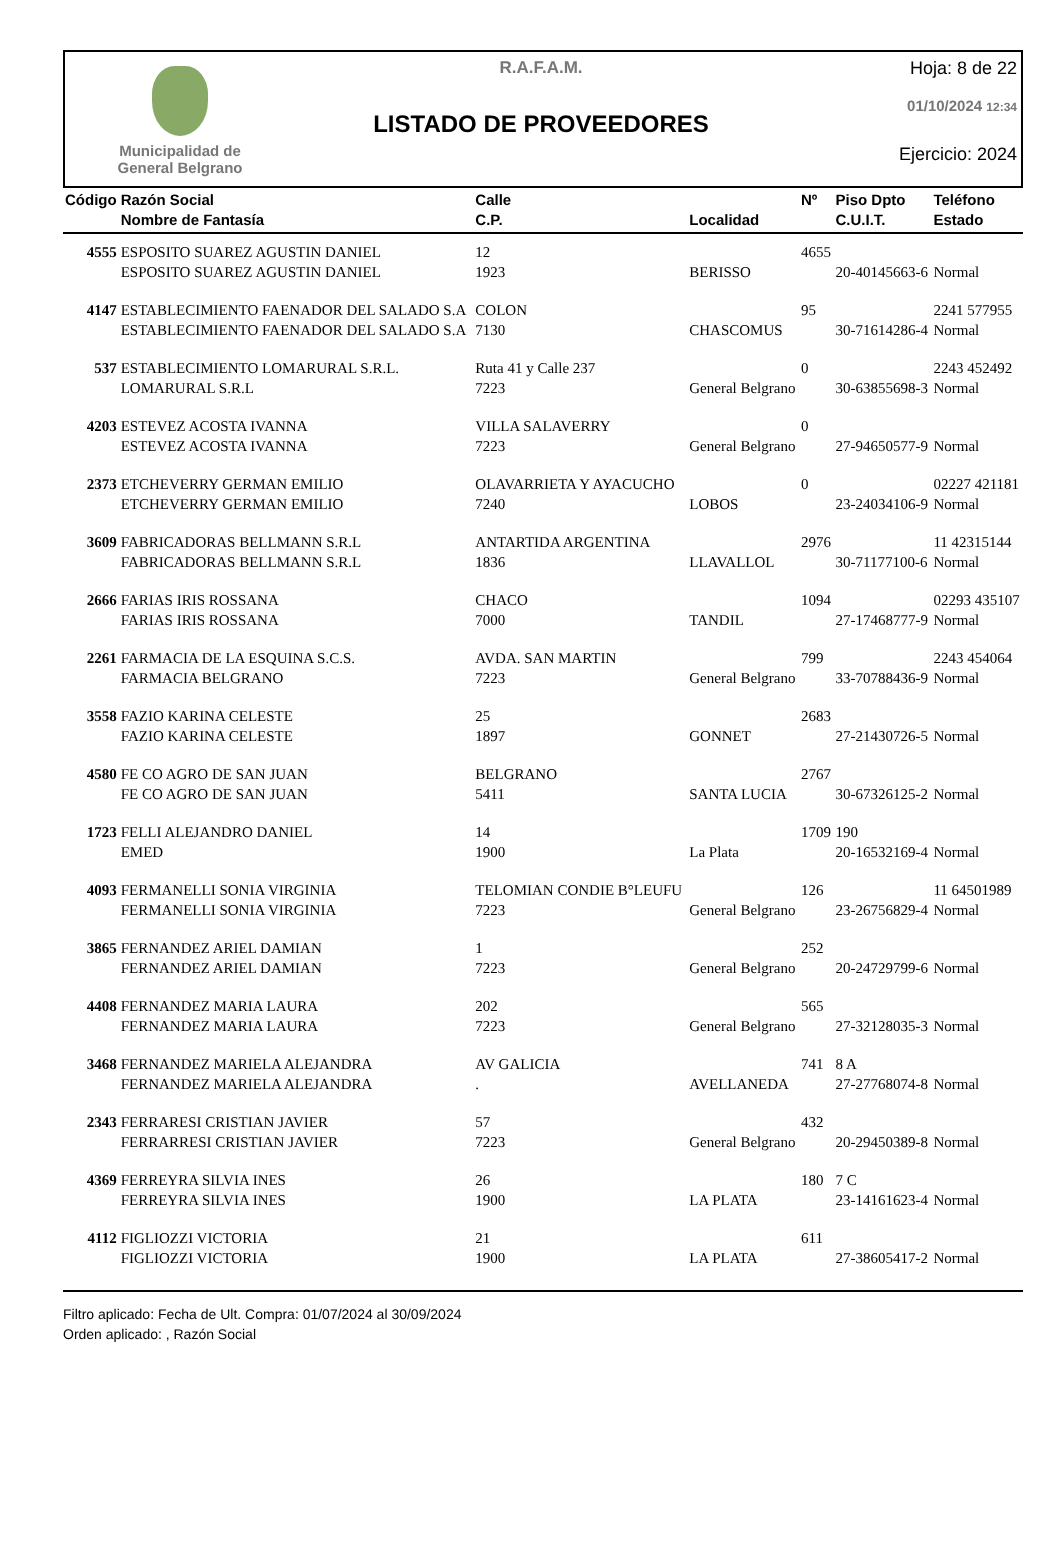Municipalidad de
General Belgrano
R.A.F.A.M.
LISTADO DE PROVEEDORES
Hoja: 8 de 22
01/10/2024 12:34
Ejercicio: 2024
| Código | Razón Social Nombre de Fantasía | Calle C.P. | Localidad | Nº | Piso Dpto C.U.I.T. | Teléfono Estado |
| --- | --- | --- | --- | --- | --- | --- |
| 4555 | ESPOSITO SUAREZ AGUSTIN DANIEL | 12 | | 4655 | | |
| | ESPOSITO SUAREZ AGUSTIN DANIEL | 1923 | BERISSO | | 20-40145663-6 | Normal |
| 4147 | ESTABLECIMIENTO FAENADOR DEL SALADO S.A | COLON | | 95 | | 2241 577955 |
| | ESTABLECIMIENTO FAENADOR DEL SALADO S.A | 7130 | CHASCOMUS | | 30-71614286-4 | Normal |
| 537 | ESTABLECIMIENTO LOMARURAL S.R.L. | Ruta 41 y Calle 237 | | 0 | | 2243 452492 |
| | LOMARURAL S.R.L | 7223 | General Belgrano | | 30-63855698-3 | Normal |
| 4203 | ESTEVEZ ACOSTA IVANNA | VILLA SALAVERRY | | 0 | | |
| | ESTEVEZ ACOSTA IVANNA | 7223 | General Belgrano | | 27-94650577-9 | Normal |
| 2373 | ETCHEVERRY GERMAN EMILIO | OLAVARRIETA Y AYACUCHO | | 0 | | 02227 421181 |
| | ETCHEVERRY GERMAN EMILIO | 7240 | LOBOS | | 23-24034106-9 | Normal |
| 3609 | FABRICADORAS BELLMANN S.R.L | ANTARTIDA ARGENTINA | | 2976 | | 11 42315144 |
| | FABRICADORAS BELLMANN S.R.L | 1836 | LLAVALLOL | | 30-71177100-6 | Normal |
| 2666 | FARIAS IRIS ROSSANA | CHACO | | 1094 | | 02293 435107 |
| | FARIAS IRIS ROSSANA | 7000 | TANDIL | | 27-17468777-9 | Normal |
| 2261 | FARMACIA DE LA ESQUINA S.C.S. | AVDA. SAN MARTIN | | 799 | | 2243 454064 |
| | FARMACIA BELGRANO | 7223 | General Belgrano | | 33-70788436-9 | Normal |
| 3558 | FAZIO KARINA CELESTE | 25 | | 2683 | | |
| | FAZIO KARINA CELESTE | 1897 | GONNET | | 27-21430726-5 | Normal |
| 4580 | FE CO AGRO DE SAN JUAN | BELGRANO | | 2767 | | |
| | FE CO AGRO DE SAN JUAN | 5411 | SANTA LUCIA | | 30-67326125-2 | Normal |
| 1723 | FELLI ALEJANDRO DANIEL | 14 | | 1709 | 190 | |
| | EMED | 1900 | La Plata | | 20-16532169-4 | Normal |
| 4093 | FERMANELLI SONIA VIRGINIA | TELOMIAN CONDIE B°LEUFU | | 126 | | 11 64501989 |
| | FERMANELLI SONIA VIRGINIA | 7223 | General Belgrano | | 23-26756829-4 | Normal |
| 3865 | FERNANDEZ ARIEL DAMIAN | 1 | | 252 | | |
| | FERNANDEZ ARIEL DAMIAN | 7223 | General Belgrano | | 20-24729799-6 | Normal |
| 4408 | FERNANDEZ MARIA LAURA | 202 | | 565 | | |
| | FERNANDEZ MARIA LAURA | 7223 | General Belgrano | | 27-32128035-3 | Normal |
| 3468 | FERNANDEZ MARIELA ALEJANDRA | AV GALICIA | | 741 | 8 A | |
| | FERNANDEZ MARIELA ALEJANDRA | . | AVELLANEDA | | 27-27768074-8 | Normal |
| 2343 | FERRARESI CRISTIAN JAVIER | 57 | | 432 | | |
| | FERRARRESI CRISTIAN JAVIER | 7223 | General Belgrano | | 20-29450389-8 | Normal |
| 4369 | FERREYRA SILVIA INES | 26 | | 180 | 7 C | |
| | FERREYRA SILVIA INES | 1900 | LA PLATA | | 23-14161623-4 | Normal |
| 4112 | FIGLIOZZI VICTORIA | 21 | | 611 | | |
| | FIGLIOZZI VICTORIA | 1900 | LA PLATA | | 27-38605417-2 | Normal |
Filtro aplicado: Fecha de Ult. Compra: 01/07/2024 al 30/09/2024
Orden aplicado: , Razón Social